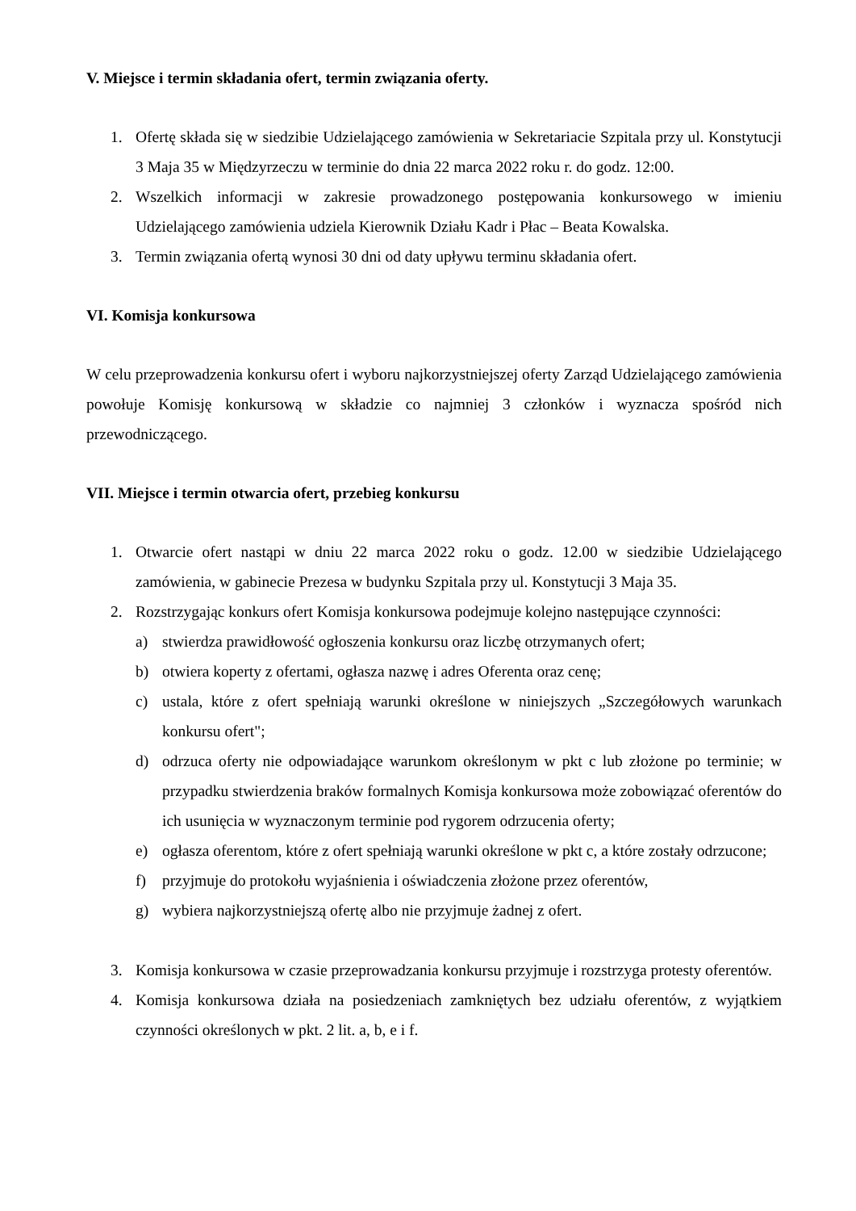V. Miejsce i termin składania ofert, termin związania oferty.
1. Ofertę składa się w siedzibie Udzielającego zamówienia w Sekretariacie Szpitala przy ul. Konstytucji 3 Maja 35 w Międzyrzeczu w terminie do dnia 22 marca 2022 roku r. do godz. 12:00.
2. Wszelkich informacji w zakresie prowadzonego postępowania konkursowego w imieniu Udzielającego zamówienia udziela Kierownik Działu Kadr i Płac – Beata Kowalska.
3. Termin związania ofertą wynosi 30 dni od daty upływu terminu składania ofert.
VI. Komisja konkursowa
W celu przeprowadzenia konkursu ofert i wyboru najkorzystniejszej oferty Zarząd Udzielającego zamówienia powołuje Komisję konkursową w składzie co najmniej 3 członków i wyznacza spośród nich przewodniczącego.
VII. Miejsce i termin otwarcia ofert, przebieg konkursu
1. Otwarcie ofert nastąpi w dniu 22 marca 2022 roku o godz. 12.00 w siedzibie Udzielającego zamówienia, w gabinecie Prezesa w budynku Szpitala przy ul. Konstytucji 3 Maja 35.
2. Rozstrzygając konkurs ofert Komisja konkursowa podejmuje kolejno następujące czynności:
a) stwierdza prawidłowość ogłoszenia konkursu oraz liczbę otrzymanych ofert;
b) otwiera koperty z ofertami, ogłasza nazwę i adres Oferenta oraz cenę;
c) ustala, które z ofert spełniają warunki określone w niniejszych „Szczegółowych warunkach konkursu ofert";
d) odrzuca oferty nie odpowiadające warunkom określonym w pkt c lub złożone po terminie; w przypadku stwierdzenia braków formalnych Komisja konkursowa może zobowiązać oferentów do ich usunięcia w wyznaczonym terminie pod rygorem odrzucenia oferty;
e) ogłasza oferentom, które z ofert spełniają warunki określone w pkt c, a które zostały odrzucone;
f) przyjmuje do protokołu wyjaśnienia i oświadczenia złożone przez oferentów,
g) wybiera najkorzystniejszą ofertę albo nie przyjmuje żadnej z ofert.
3. Komisja konkursowa w czasie przeprowadzania konkursu przyjmuje i rozstrzyga protesty oferentów.
4. Komisja konkursowa działa na posiedzeniach zamkniętych bez udziału oferentów, z wyjątkiem czynności określonych w pkt. 2 lit. a, b, e i f.